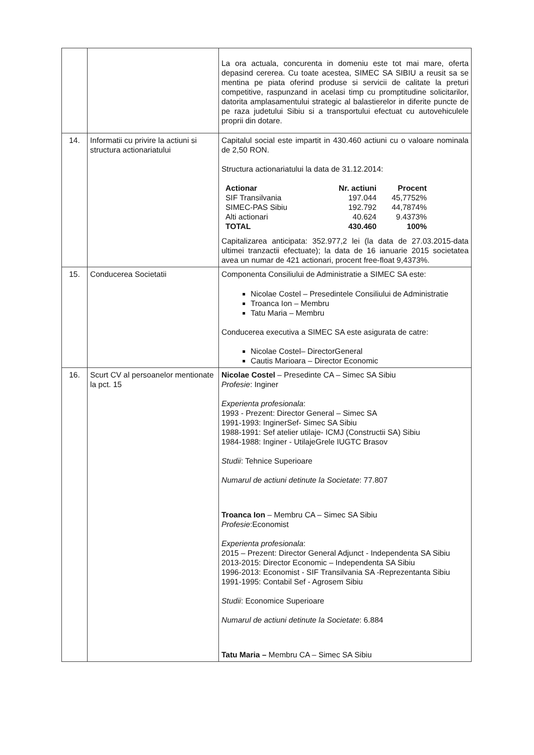| | | La ora actuala, concurenta in domeniu este tot mai mare, oferta depasind cererea. Cu toate acestea, SIMEC SA SIBIU a reusit sa se mentina pe piata oferind produse si servicii de calitate la preturi competitive, raspunzand in acelasi timp cu promptitudine solicitarilor, datorita amplasamentului strategic al balastierelor in diferite puncte de pe raza judetului Sibiu si a transportului efectuat cu autovehiculele proprii din dotare. |
| 14. | Informatii cu privire la actiuni si structura actionariatului | Capitalul social este impartit in 430.460 actiuni cu o valoare nominala de 2,50 RON. Structura actionariatului la data de 31.12.2014: / Actionar / Nr. actiuni / Procent / / --- / --- / --- / / SIF Transilvania / 197.044 / 45,7752% / / SIMEC-PAS Sibiu / 192.792 / 44,7874% / / Alti actionari / 40.624 / 9.4373% / / TOTAL / 430.460 / 100% / Capitalizarea anticipata: 352.977,2 lei (la data de 27.03.2015-data ultimei tranzactii efectuate); la data de 16 ianuarie 2015 societatea avea un numar de 421 actionari, procent free-float 9,4373%. |
| 15. | Conducerea Societatii | Componenta Consiliului de Administratie a SIMEC SA este: Nicolae Costel – Presedintele Consiliului de Administratie Troanca Ion – Membru Tatu Maria – Membru Conducerea executiva a SIMEC SA este asigurata de catre: Nicolae Costel– DirectorGeneral Cautis Marioara – Director Economic |
| 16. | Scurt CV al persoanelor mentionate la pct. 15 | Nicolae Costel – Presedinte CA – Simec SA Sibiu Profesie : Inginer Experienta profesionala : 1993 - Prezent: Director General – Simec SA 1991-1993: InginerSef- Simec SA Sibiu 1988-1991: Sef atelier utilaje- ICMJ (Constructii SA) Sibiu 1984-1988: Inginer - UtilajeGrele IUGTC Brasov Studii : Tehnice Superioare Numarul de actiuni detinute la Societate : 77.807 Troanca Ion – Membru CA – Simec SA Sibiu Profesie :Economist Experienta profesionala : 2015 – Prezent: Director General Adjunct - Independenta SA Sibiu 2013-2015: Director Economic – Independenta SA Sibiu 1996-2013: Economist - SIF Transilvania SA -Reprezentanta Sibiu 1991-1995: Contabil Sef - Agrosem Sibiu Studii : Economice Superioare Numarul de actiuni detinute la Societate : 6.884 Tatu Maria – Membru CA – Simec SA Sibiu |